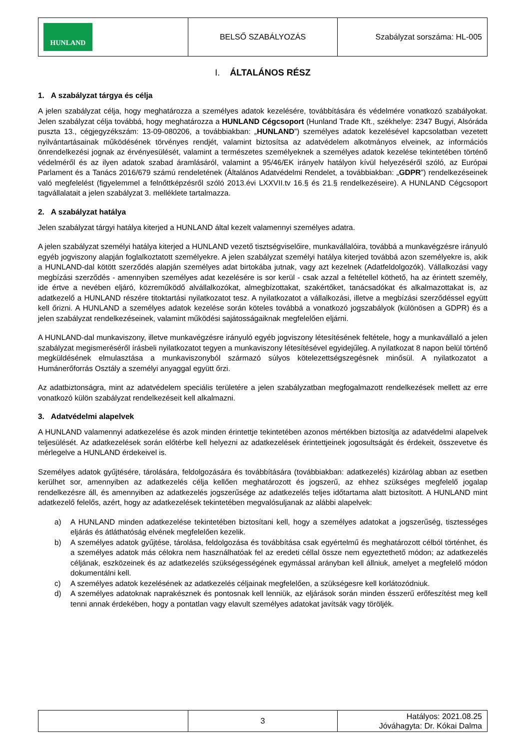| HUNLAND | BELSŐ SZABÁLYOZÁS | Szabályzat sorszáma: HL-005 |
I. ÁLTALÁNOS RÉSZ
1. A szabályzat tárgya és célja
A jelen szabályzat célja, hogy meghatározza a személyes adatok kezelésére, továbbítására és védelmére vonatkozó szabályokat. Jelen szabályzat célja továbbá, hogy meghatározza a HUNLAND Cégcsoport (Hunland Trade Kft., székhelye: 2347 Bugyi, Alsóráda puszta 13., cégjegyzékszám: 13-09-080206, a továbbiakban: „HUNLAND”) személyes adatok kezelésével kapcsolatban vezetett nyilvántartásainak működésének törvényes rendjét, valamint biztosítsa az adatvédelem alkotmányos elveinek, az információs önrendelkezési jognak az érvényesülését, valamint a természetes személyeknek a személyes adatok kezelése tekintetében történő védelméről és az ilyen adatok szabad áramlásáról, valamint a 95/46/EK irányelv hatályon kívül helyezéséről szóló, az Európai Parlament és a Tanács 2016/679 számú rendeletének (Általános Adatvédelmi Rendelet, a továbbiakban: „GDPR”) rendelkezéseinek való megfelelést (figyelemmel a felnőttképzésről szóló 2013.évi LXXVII.tv 16.§ és 21.§ rendelkezéseire). A HUNLAND Cégcsoport tagvállalatait a jelen szabályzat 3. melléklete tartalmazza.
2. A szabályzat hatálya
Jelen szabályzat tárgyi hatálya kiterjed a HUNLAND által kezelt valamennyi személyes adatra.
A jelen szabályzat személyi hatálya kiterjed a HUNLAND vezető tisztségviselőire, munkavállalóira, továbbá a munkavégzésre irányuló egyéb jogviszony alapján foglalkoztatott személyekre. A jelen szabályzat személyi hatálya kiterjed továbbá azon személyekre is, akik a HUNLAND-dal kötött szerződés alapján személyes adat birtokába jutnak, vagy azt kezelnek (Adatfeldolgozók). Vállalkozási vagy megbízási szerződés - amennyiben személyes adat kezelésére is sor kerül - csak azzal a feltétellel köthető, ha az érintett személy, ide értve a nevében eljáró, közreműködő alvállalkozókat, almegbízottakat, szakértőket, tanácsadókat és alkalmazottakat is, az adatkezelő a HUNLAND részére titoktartási nyilatkozatot tesz. A nyilatkozatot a vállalkozási, illetve a megbízási szerződéssel együtt kell őrizni. A HUNLAND a személyes adatok kezelése során köteles továbbá a vonatkozó jogszabályok (különösen a GDPR) és a jelen szabályzat rendelkezéseinek, valamint működési sajátosságaiknak megfelelően eljárni.
A HUNLAND-dal munkaviszony, illetve munkavégzésre irányuló egyéb jogviszony létesítésének feltétele, hogy a munkavállaló a jelen szabályzat megismeréséről írásbeli nyilatkozatot tegyen a munkaviszony létesítésével egyidejűleg. A nyilatkozat 8 napon belül történő megküldésének elmulasztása a munkaviszonyból származó súlyos kötelezettségszegésnek minősül. A nyilatkozatot a Humánerőforrás Osztály a személyi anyaggal együtt őrzi.
Az adatbiztonságra, mint az adatvédelem speciális területére a jelen szabályzatban megfogalmazott rendelkezések mellett az erre vonatkozó külön szabályzat rendelkezéseit kell alkalmazni.
3. Adatvédelmi alapelvek
A HUNLAND valamennyi adatkezelése és azok minden érintettje tekintetében azonos mértékben biztosítja az adatvédelmi alapelvek teljesülését. Az adatkezelések során előtérbe kell helyezni az adatkezelések érintettjeinek jogosultságát és érdekeit, összevetve és mérlegelve a HUNLAND érdekeivel is.
Személyes adatok gyűjtésére, tárolására, feldolgozására és továbbítására (továbbiakban: adatkezelés) kizárólag abban az esetben kerülhet sor, amennyiben az adatkezelés célja kellően meghatározott és jogszerű, az ehhez szükséges megfelelő jogalap rendelkezésre áll, és amennyiben az adatkezelés jogszerűsége az adatkezelés teljes időtartama alatt biztosított. A HUNLAND mint adatkezelő felelős, azért, hogy az adatkezelések tekintetében megvalósuljanak az alábbi alapelvek:
a) A HUNLAND minden adatkezelése tekintetében biztosítani kell, hogy a személyes adatokat a jogszerűség, tisztességes eljárás és átláthatóság elvének megfelelően kezelik.
b) A személyes adatok gyűjtése, tárolása, feldolgozása és továbbítása csak egyértelmű és meghatározott célból történhet, és a személyes adatok más célokra nem használhatóak fel az eredeti céllal össze nem egyeztethető módon; az adatkezelés céljának, eszközeinek és az adatkezelés szükségességének egymással arányban kell állniuk, amelyet a megfelelő módon dokumentálni kell.
c) A személyes adatok kezelésének az adatkezelés céljainak megfelelően, a szükségesre kell korlátozódniuk.
d) A személyes adatoknak naprakésznek és pontosnak kell lenniük, az eljárások során minden ésszerű erőfeszítést meg kell tenni annak érdekében, hogy a pontatlan vagy elavult személyes adatokat javítsák vagy töröljék.
| | 3 | Hatályos: 2021.08.25 Jóváhagyta: Dr. Kókai Dalma |